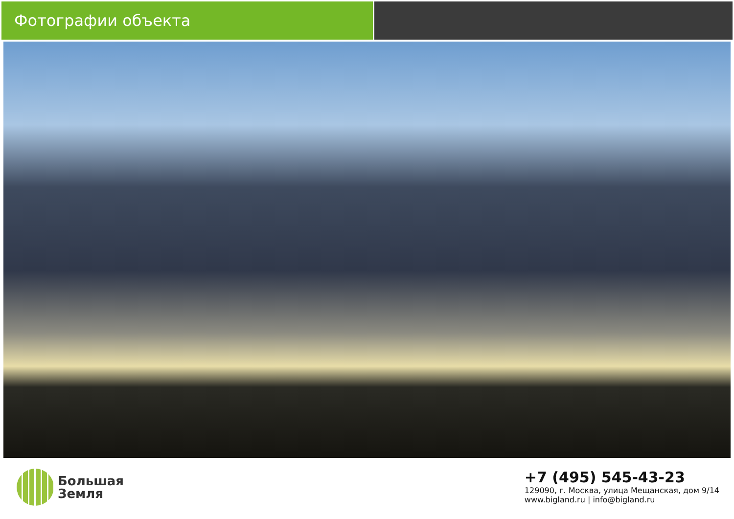Фотографии объекта
Большая
Земля
+7 (495) 545-43-23
129090, г. Москва, улица Мещанская, дом 9/14
www.bigland.ru | info@bigland.ru